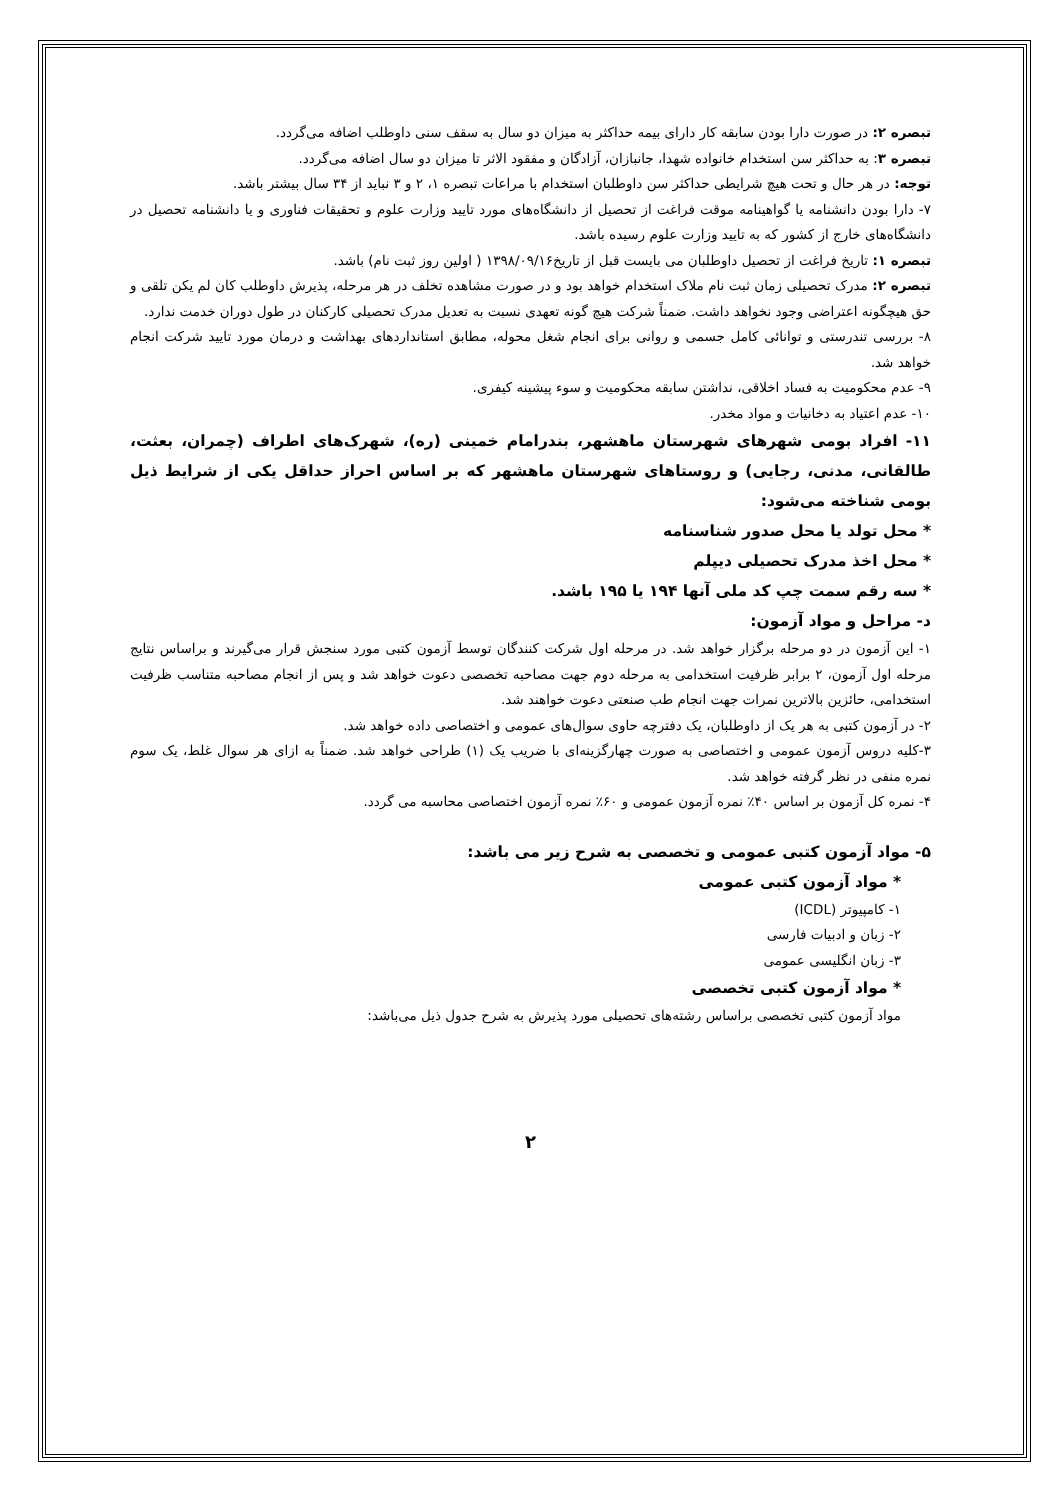تبصره ۲: در صورت دارا بودن سابقه کار دارای بیمه حداکثر به میزان دو سال به سقف سنی داوطلب اضافه می‌گردد.
تبصره ۳: به حداکثر سن استخدام خانواده شهدا، جانبازان، آزادگان و مفقود الاثر تا میزان دو سال اضافه می‌گردد.
توجه: در هر حال و تحت هیچ شرایطی حداکثر سن داوطلبان استخدام با مراعات تبصره ۱، ۲ و ۳ نباید از ۳۴ سال بیشتر باشد.
۷- دارا بودن دانشنامه یا گواهینامه موقت فراغت از تحصیل از دانشگاه‌های مورد تایید وزارت علوم و تحقیقات فناوری و یا دانشنامه تحصیل در دانشگاه‌های خارج از کشور که به تایید وزارت علوم رسیده باشد.
تبصره ۱: تاریخ فراغت از تحصیل داوطلبان می بایست قبل از تاریخ۱۳۹۸/۰۹/۱۶ ( اولین روز ثبت نام) باشد.
تبصره ۲: مدرک تحصیلی زمان ثبت نام ملاک استخدام خواهد بود و در صورت مشاهده تخلف در هر مرحله، پذیرش داوطلب کان لم یکن تلقی و حق هیچگونه اعتراضی وجود نخواهد داشت. ضمناً شرکت هیچ گونه تعهدی نسبت به تعدیل مدرک تحصیلی کارکنان در طول دوران خدمت ندارد.
۸- بررسی تندرستی و توانائی کامل جسمی و روانی برای انجام شغل محوله، مطابق استانداردهای بهداشت و درمان مورد تایید شرکت انجام خواهد شد.
۹- عدم محکومیت به فساد اخلاقی، نداشتن سابقه محکومیت و سوء پیشینه کیفری.
۱۰- عدم اعتیاد به دخانیات و مواد مخدر.
۱۱- افراد بومی شهرهای شهرستان ماهشهر، بندرامام خمینی (ره)، شهرک‌های اطراف (چمران، بعثت، طالقانی، مدنی، رجایی) و روستاهای شهرستان ماهشهر که بر اساس احراز حداقل یکی از شرایط ذیل بومی شناخته می‌شود:
* محل تولد یا محل صدور شناسنامه
* محل اخذ مدرک تحصیلی دیپلم
* سه رقم سمت چپ کد ملی آنها ۱۹۴ یا ۱۹۵ باشد.
د- مراحل و مواد آزمون:
۱- این آزمون در دو مرحله برگزار خواهد شد. در مرحله اول شرکت کنندگان توسط آزمون کتبی مورد سنجش قرار می‌گیرند و براساس نتایج مرحله اول آزمون، ۲ برابر ظرفیت استخدامی به مرحله دوم جهت مصاحبه تخصصی دعوت خواهد شد و پس از انجام مصاحبه متناسب ظرفیت استخدامی، حائزین بالاترین نمرات جهت انجام طب صنعتی دعوت خواهند شد.
۲- در آزمون کتبی به هر یک از داوطلبان، یک دفترچه حاوی سوال‌های عمومی و اختصاصی داده خواهد شد.
۳-کلیه دروس آزمون عمومی و اختصاصی به صورت چهارگزینه‌ای با ضریب یک (۱) طراحی خواهد شد. ضمناً به ازای هر سوال غلط، یک سوم نمره منفی در نظر گرفته خواهد شد.
۴- نمره کل آزمون بر اساس ۴۰٪ نمره آزمون عمومی و ۶۰٪ نمره آزمون اختصاصی محاسبه می گردد.
۵- مواد آزمون کتبی عمومی و تخصصی به شرح زیر می باشد:
* مواد آزمون کتبی عمومی
۱- کامپیوتر (ICDL)
۲- زبان و ادبیات فارسی
۳- زبان انگلیسی عمومی
* مواد آزمون کتبی تخصصی
مواد آزمون کتبی تخصصی براساس رشته‌های تحصیلی مورد پذیرش به شرح جدول ذیل می‌باشد:
۲